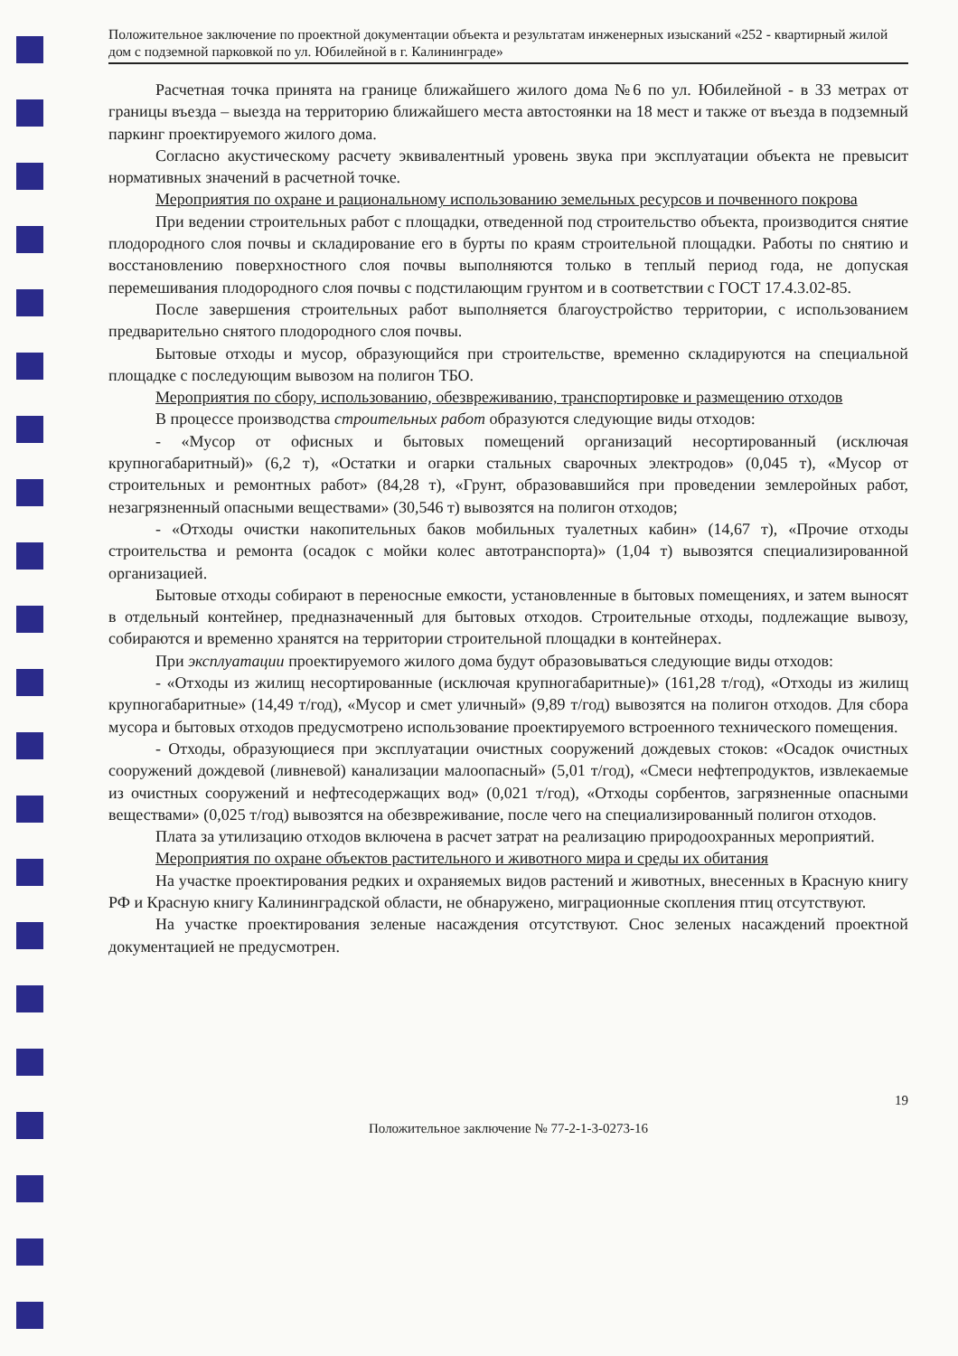Положительное заключение по проектной документации объекта и результатам инженерных изысканий «252 - квартирный жилой дом с подземной парковкой по ул. Юбилейной в г. Калининграде»
Расчетная точка принята на границе ближайшего жилого дома №6 по ул. Юбилейной - в 33 метрах от границы въезда – выезда на территорию ближайшего места автостоянки на 18 мест и также от въезда в подземный паркинг проектируемого жилого дома.
Согласно акустическому расчету эквивалентный уровень звука при эксплуатации объекта не превысит нормативных значений в расчетной точке.
Мероприятия по охране и рациональному использованию земельных ресурсов и почвенного покрова
При ведении строительных работ с площадки, отведенной под строительство объекта, производится снятие плодородного слоя почвы и складирование его в бурты по краям строительной площадки. Работы по снятию и восстановлению поверхностного слоя почвы выполняются только в теплый период года, не допуская перемешивания плодородного слоя почвы с подстилающим грунтом и в соответствии с ГОСТ 17.4.3.02-85.
После завершения строительных работ выполняется благоустройство территории, с использованием предварительно снятого плодородного слоя почвы.
Бытовые отходы и мусор, образующийся при строительстве, временно складируются на специальной площадке с последующим вывозом на полигон ТБО.
Мероприятия по сбору, использованию, обезвреживанию, транспортировке и размещению отходов
В процессе производства строительных работ образуются следующие виды отходов:
- «Мусор от офисных и бытовых помещений организаций несортированный (исключая крупногабаритный)» (6,2 т), «Остатки и огарки стальных сварочных электродов» (0,045 т), «Мусор от строительных и ремонтных работ» (84,28 т), «Грунт, образовавшийся при проведении землеройных работ, незагрязненный опасными веществами» (30,546 т) вывозятся на полигон отходов;
- «Отходы очистки накопительных баков мобильных туалетных кабин» (14,67 т), «Прочие отходы строительства и ремонта (осадок с мойки колес автотранспорта)» (1,04 т) вывозятся специализированной организацией.
Бытовые отходы собирают в переносные емкости, установленные в бытовых помещениях, и затем выносят в отдельный контейнер, предназначенный для бытовых отходов. Строительные отходы, подлежащие вывозу, собираются и временно хранятся на территории строительной площадки в контейнерах.
При эксплуатации проектируемого жилого дома будут образовываться следующие виды отходов:
- «Отходы из жилищ несортированные (исключая крупногабаритные)» (161,28 т/год), «Отходы из жилищ крупногабаритные» (14,49 т/год), «Мусор и смет уличный» (9,89 т/год) вывозятся на полигон отходов. Для сбора мусора и бытовых отходов предусмотрено использование проектируемого встроенного технического помещения.
- Отходы, образующиеся при эксплуатации очистных сооружений дождевых стоков: «Осадок очистных сооружений дождевой (ливневой) канализации малоопасный» (5,01 т/год), «Смеси нефтепродуктов, извлекаемые из очистных сооружений и нефтесодержащих вод» (0,021 т/год), «Отходы сорбентов, загрязненные опасными веществами» (0,025 т/год) вывозятся на обезвреживание, после чего на специализированный полигон отходов.
Плата за утилизацию отходов включена в расчет затрат на реализацию природоохранных мероприятий.
Мероприятия по охране объектов растительного и животного мира и среды их обитания
На участке проектирования редких и охраняемых видов растений и животных, внесенных в Красную книгу РФ и Красную книгу Калининградской области, не обнаружено, миграционные скопления птиц отсутствуют.
На участке проектирования зеленые насаждения отсутствуют. Снос зеленых насаждений проектной документацией не предусмотрен.
19
Положительное заключение № 77-2-1-3-0273-16